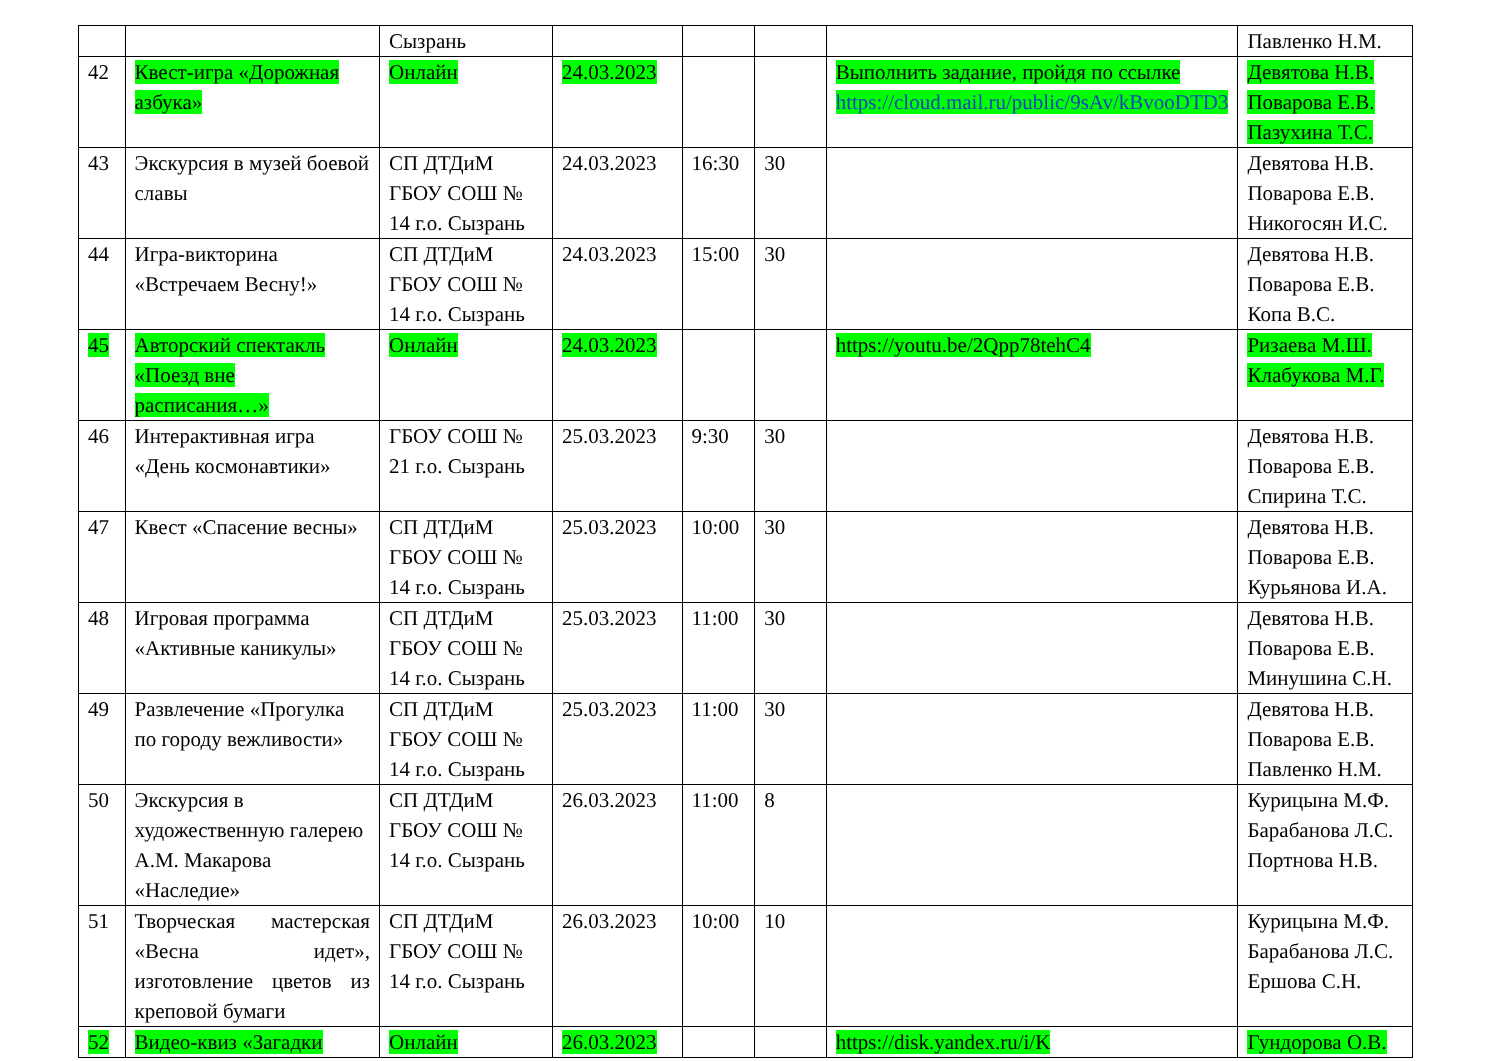| | | Сызрань | | | | | Павленко Н.М. |
| 42 | Квест-игра «Дорожная азбука» | Онлайн | 24.03.2023 | | | Выполнить задание, пройдя по ссылке https://cloud.mail.ru/public/9sAv/kBvooDTD3 | Девятова Н.В. Поварова Е.В. Пазухина Т.С. |
| 43 | Экскурсия в музей боевой славы | СП ДТДиМ ГБОУ СОШ № 14 г.о. Сызрань | 24.03.2023 | 16:30 | 30 | | Девятова Н.В. Поварова Е.В. Никогосян И.С. |
| 44 | Игра-викторина «Встречаем Весну!» | СП ДТДиМ ГБОУ СОШ № 14 г.о. Сызрань | 24.03.2023 | 15:00 | 30 | | Девятова Н.В. Поварова Е.В. Копа В.С. |
| 45 | Авторский спектакль «Поезд вне расписания…» | Онлайн | 24.03.2023 | | | https://youtu.be/2Qpp78tehC4 | Ризаева М.Ш. Клабукова М.Г. |
| 46 | Интерактивная игра «День космонавтики» | ГБОУ СОШ № 21 г.о. Сызрань | 25.03.2023 | 9:30 | 30 | | Девятова Н.В. Поварова Е.В. Спирина Т.С. |
| 47 | Квест «Спасение весны» | СП ДТДиМ ГБОУ СОШ № 14 г.о. Сызрань | 25.03.2023 | 10:00 | 30 | | Девятова Н.В. Поварова Е.В. Курьянова И.А. |
| 48 | Игровая программа «Активные каникулы» | СП ДТДиМ ГБОУ СОШ № 14 г.о. Сызрань | 25.03.2023 | 11:00 | 30 | | Девятова Н.В. Поварова Е.В. Минушина С.Н. |
| 49 | Развлечение «Прогулка по городу вежливости» | СП ДТДиМ ГБОУ СОШ № 14 г.о. Сызрань | 25.03.2023 | 11:00 | 30 | | Девятова Н.В. Поварова Е.В. Павленко Н.М. |
| 50 | Экскурсия в художественную галерею А.М. Макарова «Наследие» | СП ДТДиМ ГБОУ СОШ № 14 г.о. Сызрань | 26.03.2023 | 11:00 | 8 | | Курицына М.Ф. Барабанова Л.С. Портнова Н.В. |
| 51 | Творческая мастерская «Весна идет», изготовление цветов из креповой бумаги | СП ДТДиМ ГБОУ СОШ № 14 г.о. Сызрань | 26.03.2023 | 10:00 | 10 | | Курицына М.Ф. Барабанова Л.С. Ершова С.Н. |
| 52 | Видео-квиз «Загадки | Онлайн | 26.03.2023 | | | https://disk.yandex.ru/i/K | Гундорова О.В. |